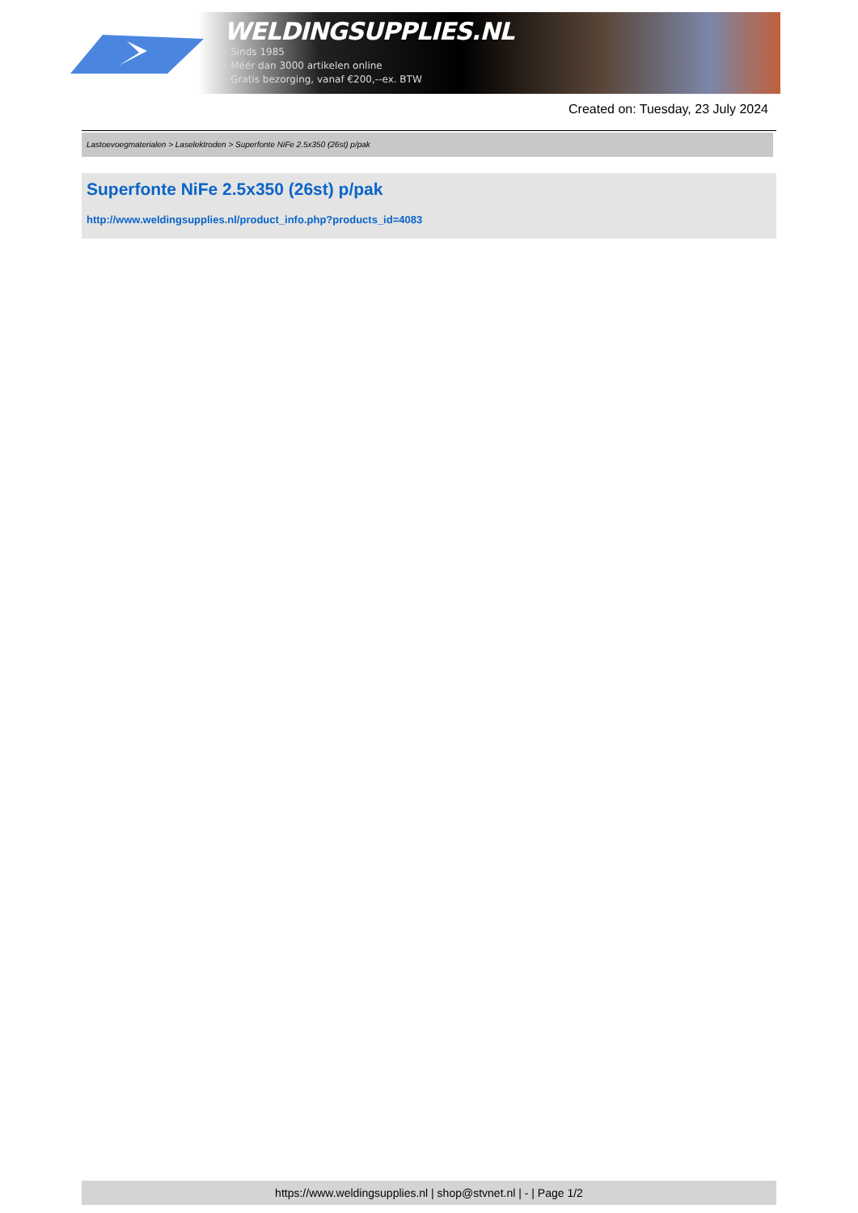WELDINGSUPPLIES.NL
- Sinds 1985
- Méér dan 3000 artikelen online
- Gratis bezorging, vanaf €200,--ex. BTW
Created on: Tuesday, 23 July 2024
Lastoevoegmaterialen > Laselektroden > Superfonte NiFe 2.5x350 (26st) p/pak
Superfonte NiFe 2.5x350 (26st) p/pak
http://www.weldingsupplies.nl/product_info.php?products_id=4083
https://www.weldingsupplies.nl | shop@stvnet.nl | - | Page 1/2